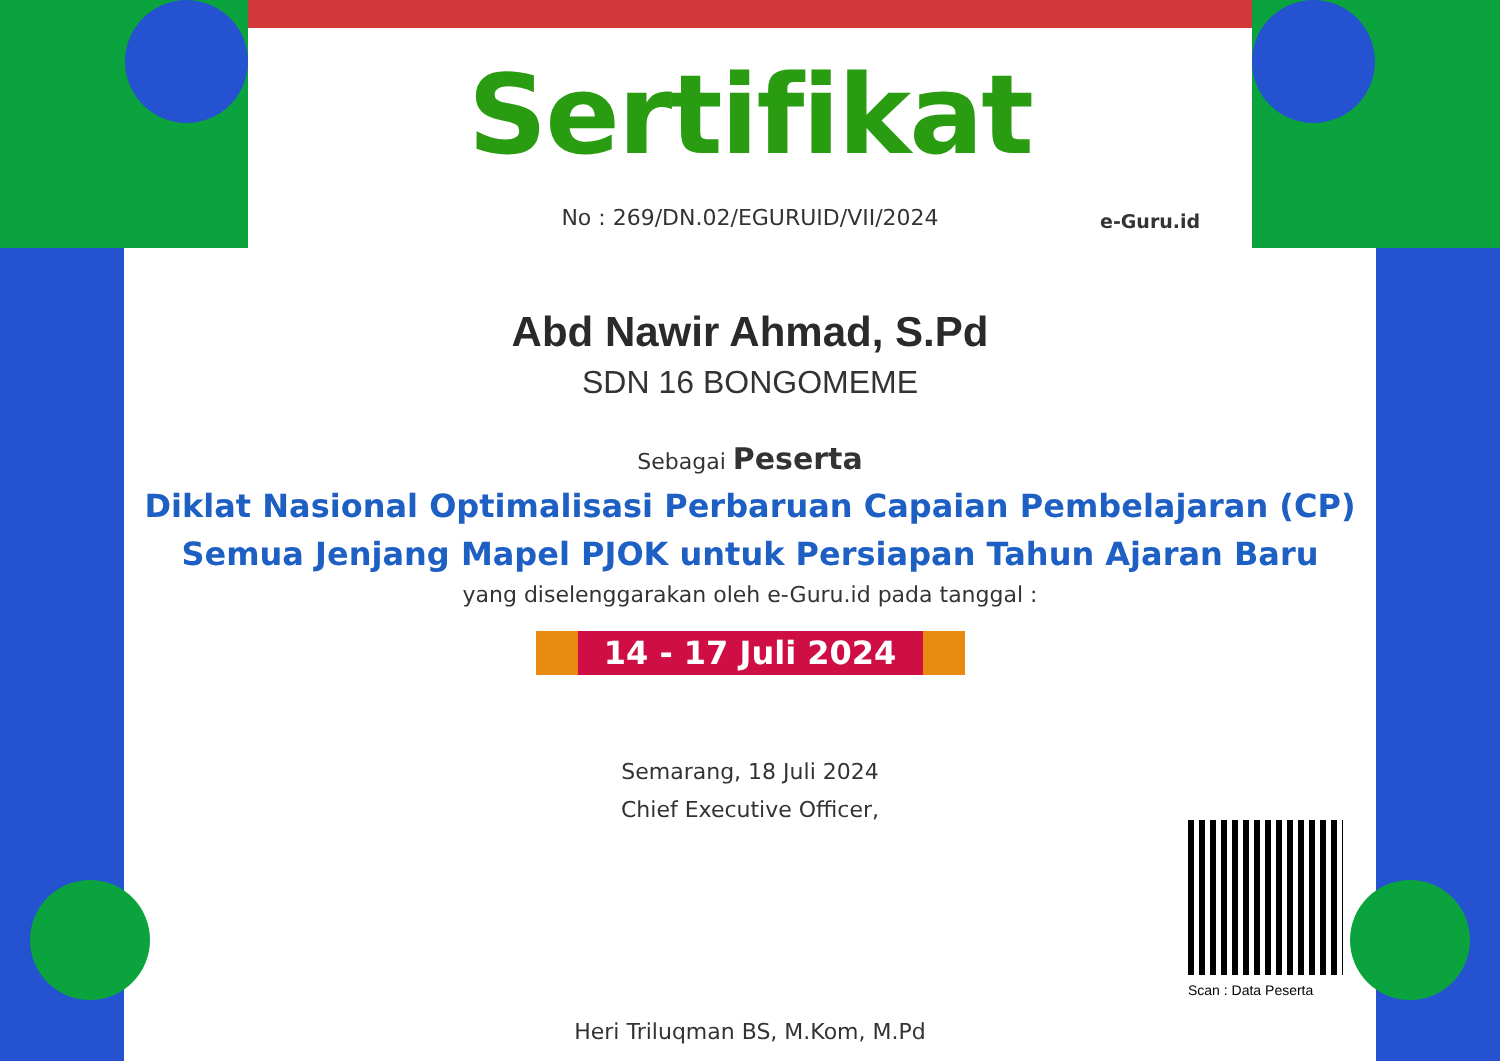Sertifikat
No : 269/DN.02/EGURUID/VII/2024
Abd Nawir Ahmad, S.Pd
SDN 16 BONGOMEME
Sebagai Peserta
Diklat Nasional Optimalisasi Perbaruan Capaian Pembelajaran (CP)
Semua Jenjang Mapel PJOK untuk Persiapan Tahun Ajaran Baru
yang diselenggarakan oleh e-Guru.id pada tanggal :
14 - 17 Juli 2024
Semarang, 18 Juli 2024
Chief Executive Officer,
Heri Triluqman BS, M.Kom, M.Pd
e-Guru.id
Scan : Data Peserta